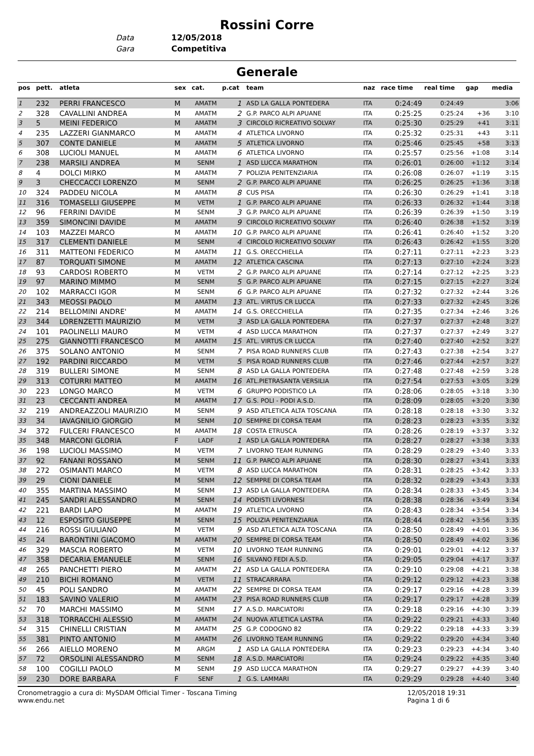Rossini Corre
Data 12/05/2018
Gara Competitiva
Generale
| pos | pett. | atleta | sex | cat. | p.cat | team | naz | race time | real time | gap | media |
| --- | --- | --- | --- | --- | --- | --- | --- | --- | --- | --- | --- |
| 1 | 232 | PERRI FRANCESCO | M | AMATM | 1 | ASD LA GALLA PONTEDERA | ITA | 0:24:49 | 0:24:49 | | 3:06 |
| 2 | 328 | CAVALLINI ANDREA | M | AMATM | 2 | G.P. PARCO ALPI APUANE | ITA | 0:25:25 | 0:25:24 | +36 | 3:10 |
| 3 | 5 | MEINI FEDERICO | M | AMATM | 3 | CIRCOLO RICREATIVO SOLVAY | ITA | 0:25:30 | 0:25:29 | +41 | 3:11 |
| 4 | 235 | LAZZERI GIANMARCO | M | AMATM | 4 | ATLETICA LIVORNO | ITA | 0:25:32 | 0:25:31 | +43 | 3:11 |
| 5 | 307 | CONTE DANIELE | M | AMATM | 5 | ATLETICA LIVORNO | ITA | 0:25:46 | 0:25:45 | +58 | 3:13 |
| 6 | 308 | LUCIOLI MANUEL | M | AMATM | 6 | ATLETICA LIVORNO | ITA | 0:25:57 | 0:25:56 | +1:08 | 3:14 |
| 7 | 238 | MARSILI ANDREA | M | SENM | 1 | ASD LUCCA MARATHON | ITA | 0:26:01 | 0:26:00 | +1:12 | 3:14 |
| 8 | 4 | DOLCI MIRKO | M | AMATM | 7 | POLIZIA PENITENZIARIA | ITA | 0:26:08 | 0:26:07 | +1:19 | 3:15 |
| 9 | 3 | CHECCACCI LORENZO | M | SENM | 2 | G.P. PARCO ALPI APUANE | ITA | 0:26:25 | 0:26:25 | +1:36 | 3:18 |
| 10 | 324 | PADDEU NICOLA | M | AMATM | 8 | CUS PISA | ITA | 0:26:30 | 0:26:29 | +1:41 | 3:18 |
| 11 | 316 | TOMASELLI GIUSEPPE | M | VETM | 1 | G.P. PARCO ALPI APUANE | ITA | 0:26:33 | 0:26:32 | +1:44 | 3:18 |
| 12 | 96 | FERRINI DAVIDE | M | SENM | 3 | G.P. PARCO ALPI APUANE | ITA | 0:26:39 | 0:26:39 | +1:50 | 3:19 |
| 13 | 359 | SIMONCINI DAVIDE | M | AMATM | 9 | CIRCOLO RICREATIVO SOLVAY | ITA | 0:26:40 | 0:26:38 | +1:52 | 3:19 |
| 14 | 103 | MAZZEI MARCO | M | AMATM | 10 | G.P. PARCO ALPI APUANE | ITA | 0:26:41 | 0:26:40 | +1:52 | 3:20 |
| 15 | 317 | CLEMENTI DANIELE | M | SENM | 4 | CIRCOLO RICREATIVO SOLVAY | ITA | 0:26:43 | 0:26:42 | +1:55 | 3:20 |
| 16 | 311 | MATTEONI FEDERICO | M | AMATM | 11 | G.S. ORECCHIELLA | ITA | 0:27:11 | 0:27:11 | +2:23 | 3:23 |
| 17 | 87 | TORQUATI SIMONE | M | AMATM | 12 | ATLETICA CASCINA | ITA | 0:27:13 | 0:27:10 | +2:24 | 3:23 |
| 18 | 93 | CARDOSI ROBERTO | M | VETM | 2 | G.P. PARCO ALPI APUANE | ITA | 0:27:14 | 0:27:12 | +2:25 | 3:23 |
| 19 | 97 | MARINO MIMMO | M | SENM | 5 | G.P. PARCO ALPI APUANE | ITA | 0:27:15 | 0:27:15 | +2:27 | 3:24 |
| 20 | 102 | MARRACCI IGOR | M | SENM | 6 | G.P. PARCO ALPI APUANE | ITA | 0:27:32 | 0:27:32 | +2:44 | 3:26 |
| 21 | 343 | MEOSSI PAOLO | M | AMATM | 13 | ATL. VIRTUS CR LUCCA | ITA | 0:27:33 | 0:27:32 | +2:45 | 3:26 |
| 22 | 214 | BELLOMINI ANDRE' | M | AMATM | 14 | G.S. ORECCHIELLA | ITA | 0:27:35 | 0:27:34 | +2:46 | 3:26 |
| 23 | 344 | LORENZETTI MAURIZIO | M | VETM | 3 | ASD LA GALLA PONTEDERA | ITA | 0:27:37 | 0:27:37 | +2:48 | 3:27 |
| 24 | 101 | PAOLINELLI MAURO | M | VETM | 4 | ASD LUCCA MARATHON | ITA | 0:27:37 | 0:27:37 | +2:49 | 3:27 |
| 25 | 275 | GIANNOTTI FRANCESCO | M | AMATM | 15 | ATL. VIRTUS CR LUCCA | ITA | 0:27:40 | 0:27:40 | +2:52 | 3:27 |
| 26 | 375 | SOLANO ANTONIO | M | SENM | 7 | PISA ROAD RUNNERS CLUB | ITA | 0:27:43 | 0:27:38 | +2:54 | 3:27 |
| 27 | 192 | PARDINI RICCARDO | M | VETM | 5 | PISA ROAD RUNNERS CLUB | ITA | 0:27:46 | 0:27:44 | +2:57 | 3:27 |
| 28 | 319 | BULLERI SIMONE | M | SENM | 8 | ASD LA GALLA PONTEDERA | ITA | 0:27:48 | 0:27:48 | +2:59 | 3:28 |
| 29 | 313 | COTURRI MATTEO | M | AMATM | 16 | ATL.PIETRASANTA VERSILIA | ITA | 0:27:54 | 0:27:53 | +3:05 | 3:29 |
| 30 | 223 | LONGO MARCO | M | VETM | 6 | GRUPPO PODISTICO LA | ITA | 0:28:06 | 0:28:05 | +3:18 | 3:30 |
| 31 | 23 | CECCANTI ANDREA | M | AMATM | 17 | G.S. POLI - PODI A.S.D. | ITA | 0:28:09 | 0:28:05 | +3:20 | 3:30 |
| 32 | 219 | ANDREAZZOLI MAURIZIO | M | SENM | 9 | ASD ATLETICA ALTA TOSCANA | ITA | 0:28:18 | 0:28:18 | +3:30 | 3:32 |
| 33 | 34 | IAVAGNILIO GIORGIO | M | SENM | 10 | SEMPRE DI CORSA TEAM | ITA | 0:28:23 | 0:28:23 | +3:35 | 3:32 |
| 34 | 372 | FULCERI FRANCESCO | M | AMATM | 18 | COSTA ETRUSCA | ITA | 0:28:26 | 0:28:19 | +3:37 | 3:32 |
| 35 | 348 | MARCONI GLORIA | F | LADF | 1 | ASD LA GALLA PONTEDERA | ITA | 0:28:27 | 0:28:27 | +3:38 | 3:33 |
| 36 | 198 | LUCIOLI MASSIMO | M | VETM | 7 | LIVORNO TEAM RUNNING | ITA | 0:28:29 | 0:28:29 | +3:40 | 3:33 |
| 37 | 92 | FANANI ROSSANO | M | SENM | 11 | G.P. PARCO ALPI APUANE | ITA | 0:28:30 | 0:28:27 | +3:41 | 3:33 |
| 38 | 272 | OSIMANTI MARCO | M | VETM | 8 | ASD LUCCA MARATHON | ITA | 0:28:31 | 0:28:25 | +3:42 | 3:33 |
| 39 | 29 | CIONI DANIELE | M | SENM | 12 | SEMPRE DI CORSA TEAM | ITA | 0:28:32 | 0:28:29 | +3:43 | 3:33 |
| 40 | 355 | MARTINA MASSIMO | M | SENM | 13 | ASD LA GALLA PONTEDERA | ITA | 0:28:34 | 0:28:33 | +3:45 | 3:34 |
| 41 | 245 | SANDRI ALESSANDRO | M | SENM | 14 | PODISTI LIVORNESI | ITA | 0:28:38 | 0:28:36 | +3:49 | 3:34 |
| 42 | 221 | BARDI LAPO | M | AMATM | 19 | ATLETICA LIVORNO | ITA | 0:28:43 | 0:28:34 | +3:54 | 3:34 |
| 43 | 12 | ESPOSITO GIUSEPPE | M | SENM | 15 | POLIZIA PENITENZIARIA | ITA | 0:28:44 | 0:28:42 | +3:56 | 3:35 |
| 44 | 216 | ROSSI GIULIANO | M | VETM | 9 | ASD ATLETICA ALTA TOSCANA | ITA | 0:28:50 | 0:28:49 | +4:01 | 3:36 |
| 45 | 24 | BARONTINI GIACOMO | M | AMATM | 20 | SEMPRE DI CORSA TEAM | ITA | 0:28:50 | 0:28:49 | +4:02 | 3:36 |
| 46 | 329 | MASCIA ROBERTO | M | VETM | 10 | LIVORNO TEAM RUNNING | ITA | 0:29:01 | 0:29:01 | +4:12 | 3:37 |
| 47 | 358 | DECARIA EMANUELE | M | SENM | 16 | SILVANO FEDI A.S.D. | ITA | 0:29:05 | 0:29:04 | +4:17 | 3:37 |
| 48 | 265 | PANCHETTI PIERO | M | AMATM | 21 | ASD LA GALLA PONTEDERA | ITA | 0:29:10 | 0:29:08 | +4:21 | 3:38 |
| 49 | 210 | BICHI ROMANO | M | VETM | 11 | STRACARRARA | ITA | 0:29:12 | 0:29:12 | +4:23 | 3:38 |
| 50 | 45 | POLI SANDRO | M | AMATM | 22 | SEMPRE DI CORSA TEAM | ITA | 0:29:17 | 0:29:16 | +4:28 | 3:39 |
| 51 | 183 | SAVINO VALERIO | M | AMATM | 23 | PISA ROAD RUNNERS CLUB | ITA | 0:29:17 | 0:29:17 | +4:28 | 3:39 |
| 52 | 70 | MARCHI MASSIMO | M | SENM | 17 | A.S.D. MARCIATORI | ITA | 0:29:18 | 0:29:16 | +4:30 | 3:39 |
| 53 | 318 | TORRACCHI ALESSIO | M | AMATM | 24 | NUOVA ATLETICA LASTRA | ITA | 0:29:22 | 0:29:21 | +4:33 | 3:40 |
| 54 | 315 | CHINELLI CRISTIAN | M | AMATM | 25 | G.P. CODOGNO 82 | ITA | 0:29:22 | 0:29:18 | +4:33 | 3:39 |
| 55 | 381 | PINTO ANTONIO | M | AMATM | 26 | LIVORNO TEAM RUNNING | ITA | 0:29:22 | 0:29:20 | +4:34 | 3:40 |
| 56 | 266 | AIELLO MORENO | M | ARGM | 1 | ASD LA GALLA PONTEDERA | ITA | 0:29:23 | 0:29:23 | +4:34 | 3:40 |
| 57 | 72 | ORSOLINI ALESSANDRO | M | SENM | 18 | A.S.D. MARCIATORI | ITA | 0:29:24 | 0:29:22 | +4:35 | 3:40 |
| 58 | 100 | COGILLI PAOLO | M | SENM | 19 | ASD LUCCA MARATHON | ITA | 0:29:27 | 0:29:27 | +4:39 | 3:40 |
| 59 | 230 | DORE BARBARA | F | SENF | 1 | G.S. LAMMARI | ITA | 0:29:29 | 0:29:28 | +4:40 | 3:40 |
Cronometraggio a cura di: MySDAM Official Timer - Toscana Timing
www.endu.net
12/05/2018 19:31
Pagina 1 di 6